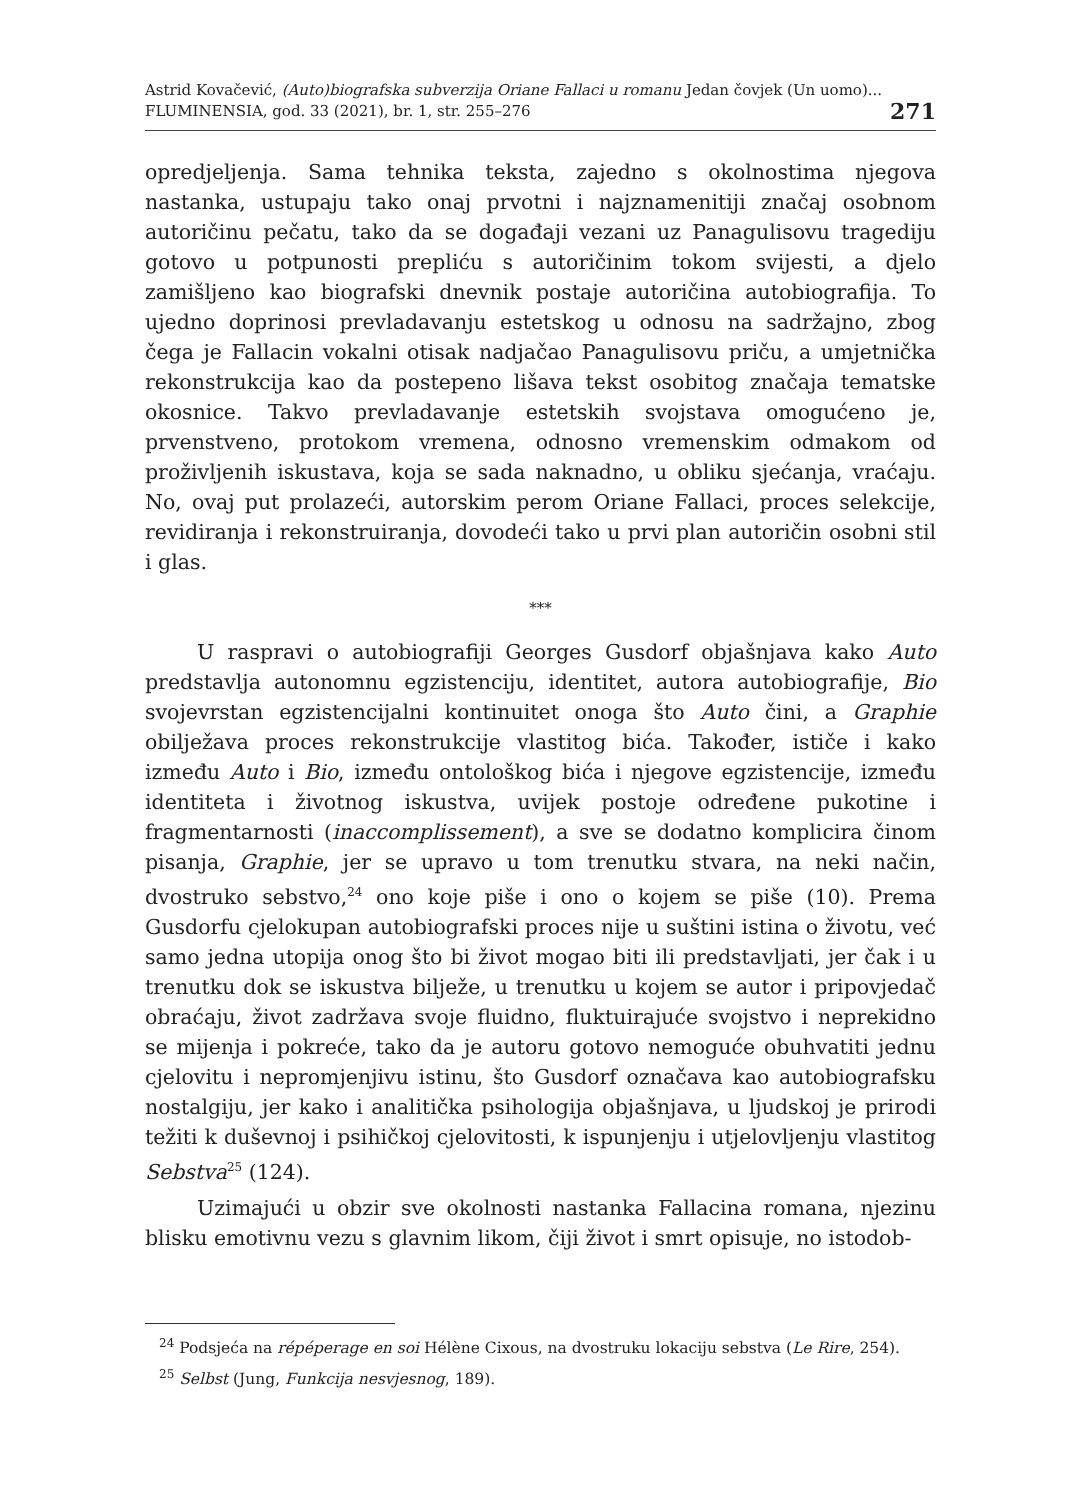Astrid Kovačević, (Auto)biografska subverzija Oriane Fallaci u romanu Jedan čovjek (Un uomo)...
FLUMINENSIA, god. 33 (2021), br. 1, str. 255–276
271
opredjeljenja. Sama tehnika teksta, zajedno s okolnostima njegova nastanka, ustupaju tako onaj prvotni i najznamenitiji značaj osobnom autoričinu pečatu, tako da se događaji vezani uz Panagulisovu tragediju gotovo u potpunosti prepliću s autoričinim tokom svijesti, a djelo zamišljeno kao biografski dnevnik postaje autoričina autobiografija. To ujedno doprinosi prevladavanju estetskog u odnosu na sadržajno, zbog čega je Fallacin vokalni otisak nadjačao Panagulisovu priču, a umjetnička rekonstrukcija kao da postepeno lišava tekst osobitog značaja tematske okosnice. Takvo prevladavanje estetskih svojstava omogućeno je, prvenstveno, protokom vremena, odnosno vremenskim odmakom od proživljenih iskustava, koja se sada naknadno, u obliku sjećanja, vraćaju. No, ovaj put prolazeći, autorskim perom Oriane Fallaci, proces selekcije, revidiranja i rekonstruiranja, dovodeći tako u prvi plan autoričin osobni stil i glas.
***
U raspravi o autobiografiji Georges Gusdorf objašnjava kako Auto predstavlja autonomnu egzistenciju, identitet, autora autobiografije, Bio svojevrstan egzistencijalni kontinuitet onoga što Auto čini, a Graphie obilježava proces rekonstrukcije vlastitog bića. Također, ističe i kako između Auto i Bio, između ontološkog bića i njegove egzistencije, između identiteta i životnog iskustva, uvijek postoje određene pukotine i fragmentarnosti (inaccomplissement), a sve se dodatno komplicira činom pisanja, Graphie, jer se upravo u tom trenutku stvara, na neki način, dvostruko sebstvo,<sup>24</sup> ono koje piše i ono o kojem se piše (10). Prema Gusdorfu cjelokupan autobiografski proces nije u suštini istina o životu, već samo jedna utopija onog što bi život mogao biti ili predstavljati, jer čak i u trenutku dok se iskustva bilježe, u trenutku u kojem se autor i pripovjedač obraćaju, život zadržava svoje fluidno, fluktuirajuće svojstvo i neprekidno se mijenja i pokreće, tako da je autoru gotovo nemoguće obuhvatiti jednu cjelovitu i nepromjenjivu istinu, što Gusdorf označava kao autobiografsku nostalgiju, jer kako i analitička psihologija objašnjava, u ljudskoj je prirodi težiti k duševnoj i psihičkoj cjelovitosti, k ispunjenju i utjelovljenju vlastitog Sebstva<sup>25</sup> (124).
Uzimajući u obzir sve okolnosti nastanka Fallacina romana, njezinu blisku emotivnu vezu s glavnim likom, čiji život i smrt opisuje, no istodob-
<sup>24</sup> Podsjeća na répéperage en soi Hélène Cixous, na dvostruku lokaciju sebstva (Le Rire, 254).
<sup>25</sup> Selbst (Jung, Funkcija nesvjesnog, 189).